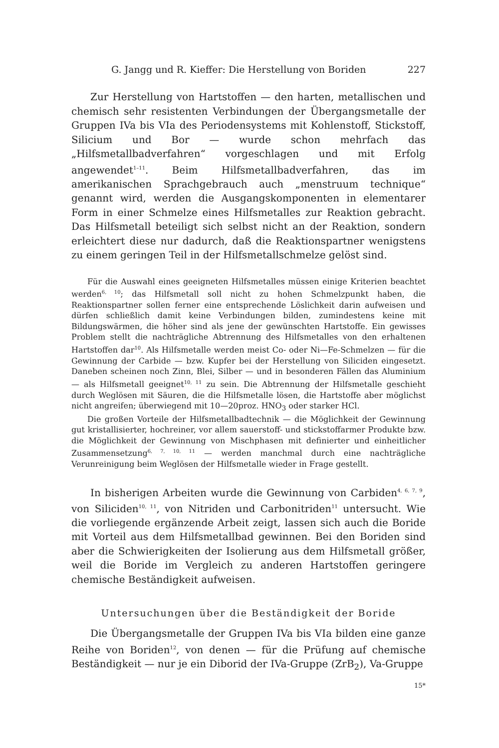G. Jangg und R. Kieffer: Die Herstellung von Boriden 227
Zur Herstellung von Hartstoffen — den harten, metallischen und chemisch sehr resistenten Verbindungen der Übergangsmetalle der Gruppen IVa bis VIa des Periodensystems mit Kohlenstoff, Stickstoff, Silicium und Bor — wurde schon mehrfach das „Hilfsmetallbadverfahren“ vorgeschlagen und mit Erfolg angewendet<sup>1–11</sup>. Beim Hilfsmetallbadverfahren, das im amerikanischen Sprachgebrauch auch „menstruum technique“ genannt wird, werden die Ausgangskomponenten in elementarer Form in einer Schmelze eines Hilfsmetalles zur Reaktion gebracht. Das Hilfsmetall beteiligt sich selbst nicht an der Reaktion, sondern erleichtert diese nur dadurch, daß die Reaktionspartner wenigstens zu einem geringen Teil in der Hilfsmetallschmelze gelöst sind.
Für die Auswahl eines geeigneten Hilfsmetalles müssen einige Kriterien beachtet werden<sup>6, 10</sup>; das Hilfsmetall soll nicht zu hohen Schmelzpunkt haben, die Reaktionspartner sollen ferner eine entsprechende Löslichkeit darin aufweisen und dürfen schließlich damit keine Verbindungen bilden, zumindestens keine mit Bildungswärmen, die höher sind als jene der gewünschten Hartstoffe. Ein gewisses Problem stellt die nachträgliche Abtrennung des Hilfsmetalles von den erhaltenen Hartstoffen dar<sup>10</sup>. Als Hilfsmetalle werden meist Co- oder Ni—Fe-Schmelzen — für die Gewinnung der Carbide — bzw. Kupfer bei der Herstellung von Siliciden eingesetzt. Daneben scheinen noch Zinn, Blei, Silber — und in besonderen Fällen das Aluminium — als Hilfsmetall geeignet<sup>10, 11</sup> zu sein. Die Abtrennung der Hilfsmetalle geschieht durch Weglösen mit Säuren, die die Hilfsmetalle lösen, die Hartstoffe aber möglichst nicht angreifen; überwiegend mit 10—20proz. HNO<sub>3</sub> oder starker HCl.
Die großen Vorteile der Hilfsmetallbadtechnik — die Möglichkeit der Gewinnung gut kristallisierter, hochreiner, vor allem sauerstoff- und stickstoffarmer Produkte bzw. die Möglichkeit der Gewinnung von Mischphasen mit definierter und einheitlicher Zusammensetzung<sup>6, 7, 10, 11</sup> — werden manchmal durch eine nachträgliche Verunreinigung beim Weglösen der Hilfsmetalle wieder in Frage gestellt.
In bisherigen Arbeiten wurde die Gewinnung von Carbiden<sup>4, 6, 7, 9</sup>, von Siliciden<sup>10, 11</sup>, von Nitriden und Carbonitriden<sup>11</sup> untersucht. Wie die vorliegende ergänzende Arbeit zeigt, lassen sich auch die Boride mit Vorteil aus dem Hilfsmetallbad gewinnen. Bei den Boriden sind aber die Schwierigkeiten der Isolierung aus dem Hilfsmetall größer, weil die Boride im Vergleich zu anderen Hartstoffen geringere chemische Beständigkeit aufweisen.
Untersuchungen über die Beständigkeit der Boride
Die Übergangsmetalle der Gruppen IVa bis VIa bilden eine ganze Reihe von Boriden<sup>12</sup>, von denen — für die Prüfung auf chemische Beständigkeit — nur je ein Diborid der IVa-Gruppe (ZrB<sub>2</sub>), Va-Gruppe
15*